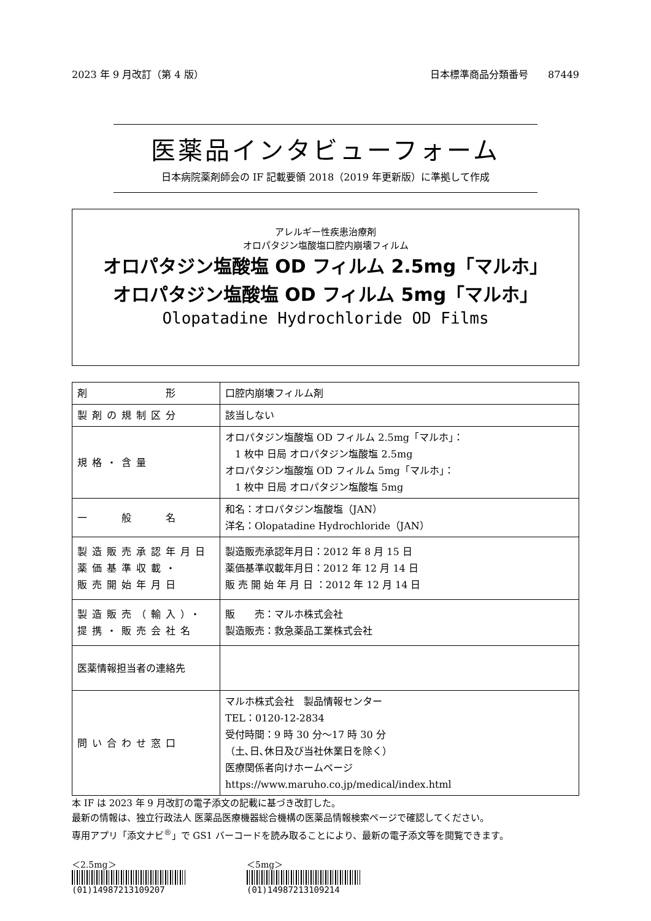2023 年 9 月改訂（第 4 版） 日本標準商品分類番号　　87449
医薬品インタビューフォーム
日本病院薬剤師会の IF 記載要領 2018（2019 年更新版）に準拠して作成
アレルギー性疾患治療剤
オロパタジン塩酸塩口腔内崩壊フィルム
オロパタジン塩酸塩 OD フィルム 2.5mg「マルホ」
オロパタジン塩酸塩 OD フィルム 5mg「マルホ」
Olopatadine Hydrochloride OD Films
| 剤 形 | 口腔内崩壊フィルム剤 |
| 製剤の規制区分 | 該当しない |
| 規格・含量 | オロパタジン塩酸塩 OD フィルム 2.5mg「マルホ」： 1 枚中 日局 オロパタジン塩酸塩 2.5mg オロパタジン塩酸塩 OD フィルム 5mg「マルホ」： 1 枚中 日局 オロパタジン塩酸塩 5mg |
| 一 般 名 | 和名：オロパタジン塩酸塩（JAN） 洋名：Olopatadine Hydrochloride（JAN） |
| 製造販売承認年月日 薬価基準収載・ 販売開始年月日 | 製造販売承認年月日：2012 年 8 月 15 日 薬価基準収載年月日：2012 年 12 月 14 日 販 売 開 始 年 月 日 ：2012 年 12 月 14 日 |
| 製造販売（輸入）・ 提携・販売会社名 | 販 売：マルホ株式会社 製造販売：救急薬品工業株式会社 |
| 医薬情報担当者の連絡先 | |
| 問い合わせ窓口 | マルホ株式会社 製品情報センター TEL：0120-12-2834 受付時間：9 時 30 分～17 時 30 分 （土､日､休日及び当社休業日を除く） 医療関係者向けホームページ https://www.maruho.co.jp/medical/index.html |
本 IF は 2023 年 9 月改訂の電子添文の記載に基づき改訂した。
最新の情報は、独立行政法人 医薬品医療機器総合機構の医薬品情報検索ページで確認してください。
専用アプリ「添文ナビ<sup>®</sup>」で GS1 バーコードを読み取ることにより、最新の電子添文等を閲覧できます。
＜2.5mg＞
(01)14987213109207
＜5mg＞
(01)14987213109214